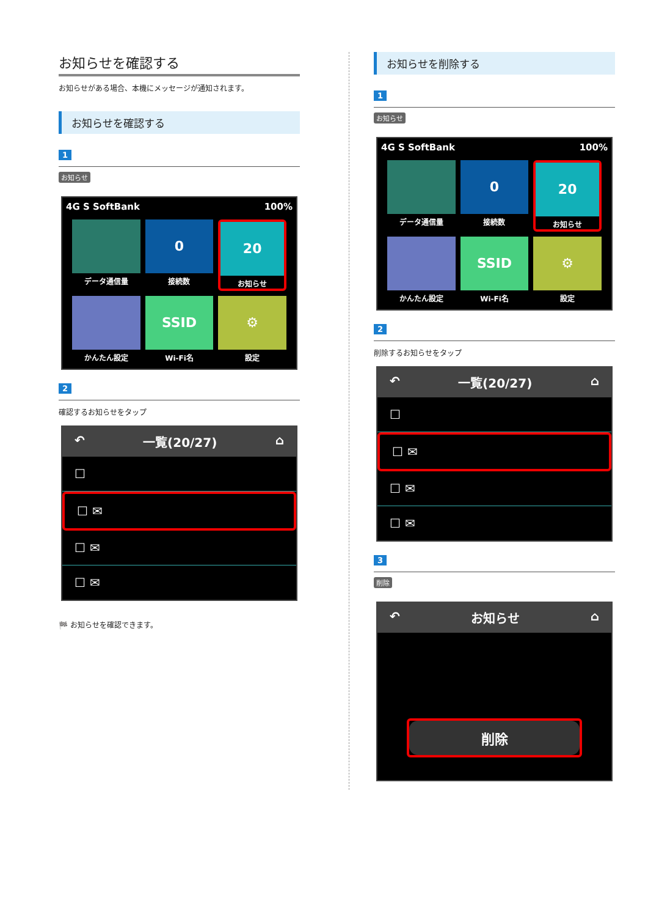お知らせを確認する
お知らせがある場合、本機にメッセージが通知されます。
お知らせを確認する
1
お知らせ
4G S SoftBank 100%
データ通信量
0
接続数
20
お知らせ
かんたん設定
SSID
Wi-Fi名
⚙
設定
2
確認するお知らせをタップ
↶ 一覧(20/27) ⌂
☐
☐ ✉
☐ ✉
☐ ✉
🏁 お知らせを確認できます。
お知らせを削除する
1
お知らせ
4G S SoftBank 100%
データ通信量
0
接続数
20
お知らせ
かんたん設定
SSID
Wi-Fi名
⚙
設定
2
削除するお知らせをタップ
↶ 一覧(20/27) ⌂
☐
☐ ✉
☐ ✉
☐ ✉
3
削除
↶ お知らせ ⌂
削除